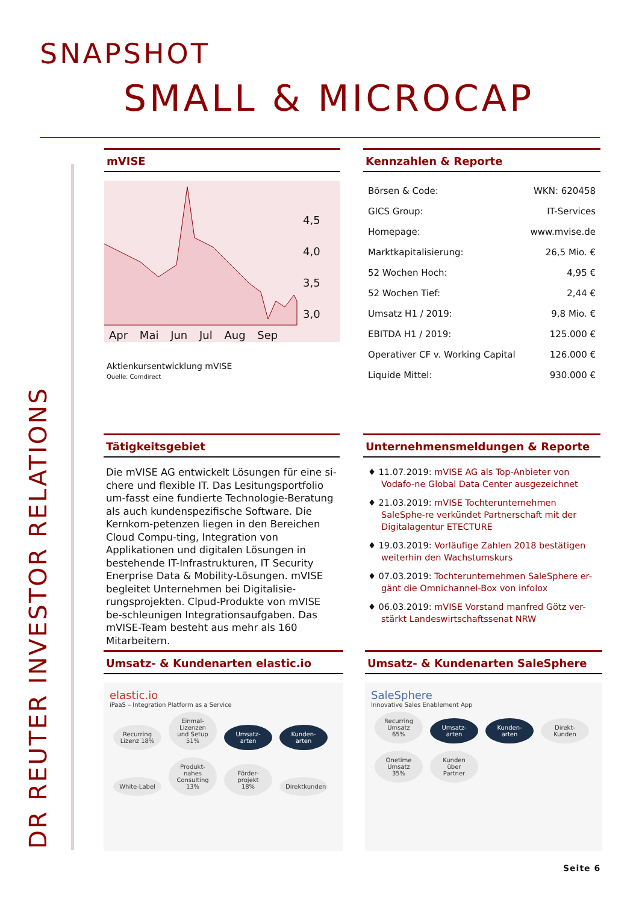SNAPSHOT
SMALL & MICROCAP
DR REUTER INVESTOR RELATIONS
mVISE
4,5
4,0
3,5
3,0
Apr Mai Jun Jul Aug Sep
Aktienkursentwicklung mVISE
Quelle: Comdirect
Kennzahlen & Reporte
| Börsen & Code: | WKN: 620458 |
| GICS Group: | IT-Services |
| Homepage: | www.mvise.de |
| Marktkapitalisierung: | 26,5 Mio. € |
| 52 Wochen Hoch: | 4,95 € |
| 52 Wochen Tief: | 2,44 € |
| Umsatz H1 / 2019: | 9,8 Mio. € |
| EBITDA H1 / 2019: | 125.000 € |
| Operativer CF v. Working Capital | 126.000 € |
| Liquide Mittel: | 930.000 € |
Tätigkeitsgebiet
Die mVISE AG entwickelt Lösungen für eine si-chere und flexible IT. Das Lesitungsportfolio um-fasst eine fundierte Technologie-Beratung als auch kundenspezifische Software. Die Kernkom-petenzen liegen in den Bereichen Cloud Compu-ting, Integration von Applikationen und digitalen Lösungen in bestehende IT-Infrastrukturen, IT Security Enerprise Data & Mobility-Lösungen. mVISE begleitet Unternehmen bei Digitalisie-rungsprojekten. Clpud-Produkte von mVISE be-schleunigen Integrationsaufgaben. Das mVISE-Team besteht aus mehr als 160 Mitarbeitern.
Unternehmensmeldungen & Reporte
♦ 11.07.2019: mVISE AG als Top-Anbieter von Vodafo-ne Global Data Center ausgezeichnet
♦ 21.03.2019: mVISE Tochterunternehmen SaleSphe-re verkündet Partnerschaft mit der Digitalagentur ETECTURE
♦ 19.03.2019: Vorläufige Zahlen 2018 bestätigen weiterhin den Wachstumskurs
♦ 07.03.2019: Tochterunternehmen SaleSphere er-gänt die Omnichannel-Box von infolox
♦ 06.03.2019: mVISE Vorstand manfred Götz ver-stärkt Landeswirtschaftssenat NRW
Umsatz- & Kundenarten elastic.io
elastic.io
iPaaS – Integration Platform as a Service
Recurring Lizenz 18% Einmal-Lizenzen und Setup 51% Umsatz-arten Kunden-arten White-Label Produkt-nahes Consulting 13% Förder-projekt 18% Direktkunden
Umsatz- & Kundenarten SaleSphere
SaleSphere
Innovative Sales Enablement App
Recurring Umsatz 65% Umsatz-arten Kunden-arten Direkt-Kunden Onetime Umsatz 35% Kunden über Partner
Seite 6